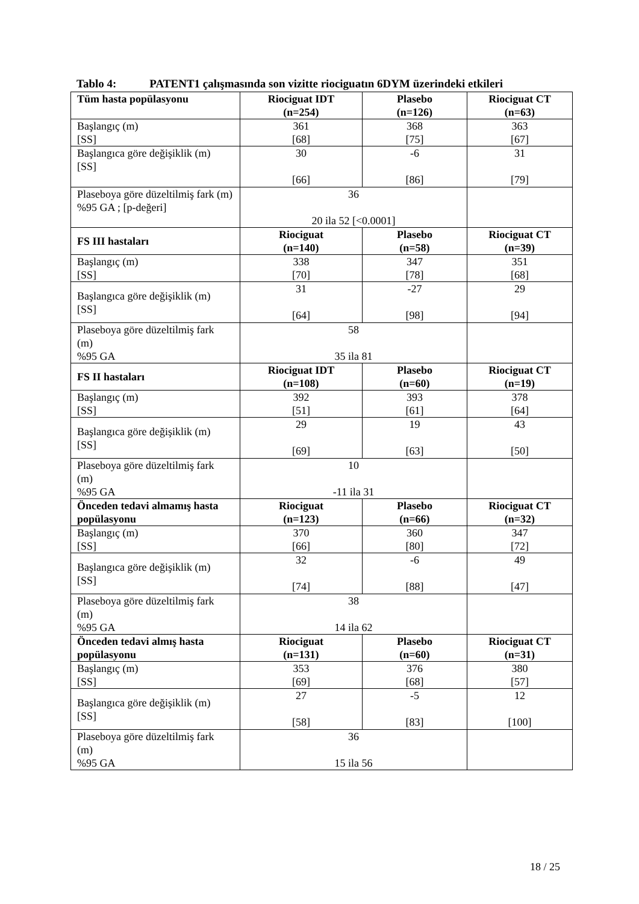Tablo 4: PATENT1 çalışmasında son vizitte riociguatın 6DYM üzerindeki etkileri
| Tüm hasta popülasyonu | Riociguat IDT (n=254) | Plasebo (n=126) | Riociguat CT (n=63) |
| --- | --- | --- | --- |
| Başlangıç (m) [SS] | 361 [68] | 368 [75] | 363 [67] |
| Başlangıca göre değişiklik (m) [SS] | 30 [66] | -6 [86] | 31 [79] |
| Plaseboya göre düzeltilmiş fark (m) %95 GA ; [p-değeri] | 36 20 ila 52 [<0.0001] | | |
| FS III hastaları | Riociguat (n=140) | Plasebo (n=58) | Riociguat CT (n=39) |
| Başlangıç (m) [SS] | 338 [70] | 347 [78] | 351 [68] |
| Başlangıca göre değişiklik (m) [SS] | 31 [64] | -27 [98] | 29 [94] |
| Plaseboya göre düzeltilmiş fark (m) %95 GA | 58 35 ila 81 | | |
| FS II hastaları | Riociguat IDT (n=108) | Plasebo (n=60) | Riociguat CT (n=19) |
| Başlangıç (m) [SS] | 392 [51] | 393 [61] | 378 [64] |
| Başlangıca göre değişiklik (m) [SS] | 29 [69] | 19 [63] | 43 [50] |
| Plaseboya göre düzeltilmiş fark (m) %95 GA | 10 -11 ila 31 | | |
| Önceden tedavi almamış hasta popülasyonu | Riociguat (n=123) | Plasebo (n=66) | Riociguat CT (n=32) |
| Başlangıç (m) [SS] | 370 [66] | 360 [80] | 347 [72] |
| Başlangıca göre değişiklik (m) [SS] | 32 [74] | -6 [88] | 49 [47] |
| Plaseboya göre düzeltilmiş fark (m) %95 GA | 38 14 ila 62 | | |
| Önceden tedavi almış hasta popülasyonu | Riociguat (n=131) | Plasebo (n=60) | Riociguat CT (n=31) |
| Başlangıç (m) [SS] | 353 [69] | 376 [68] | 380 [57] |
| Başlangıca göre değişiklik (m) [SS] | 27 [58] | -5 [83] | 12 [100] |
| Plaseboya göre düzeltilmiş fark (m) %95 GA | 36 15 ila 56 | | |
18 / 25